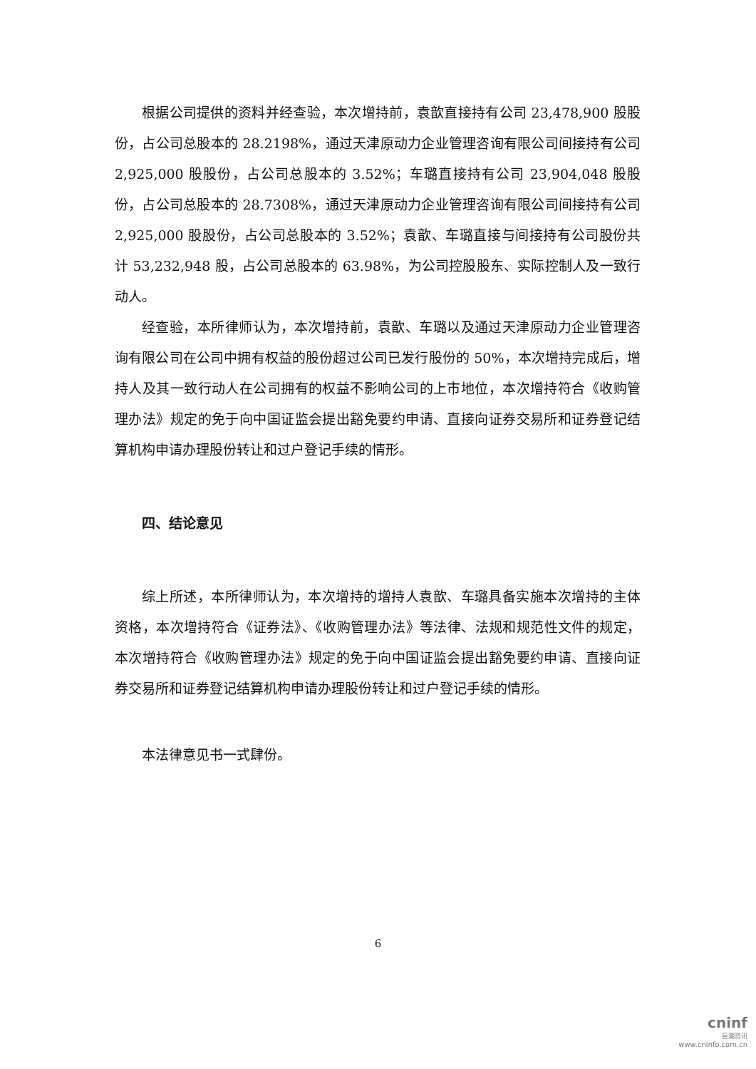根据公司提供的资料并经查验，本次增持前，袁歆直接持有公司 23,478,900 股股份，占公司总股本的 28.2198%，通过天津原动力企业管理咨询有限公司间接持有公司 2,925,000 股股份，占公司总股本的 3.52%；车璐直接持有公司 23,904,048 股股份，占公司总股本的 28.7308%，通过天津原动力企业管理咨询有限公司间接持有公司 2,925,000 股股份，占公司总股本的 3.52%；袁歆、车璐直接与间接持有公司股份共计 53,232,948 股，占公司总股本的 63.98%，为公司控股股东、实际控制人及一致行动人。
经查验，本所律师认为，本次增持前，袁歆、车璐以及通过天津原动力企业管理咨询有限公司在公司中拥有权益的股份超过公司已发行股份的 50%，本次增持完成后，增持人及其一致行动人在公司拥有的权益不影响公司的上市地位，本次增持符合《收购管理办法》规定的免于向中国证监会提出豁免要约申请、直接向证券交易所和证券登记结算机构申请办理股份转让和过户登记手续的情形。
四、结论意见
综上所述，本所律师认为，本次增持的增持人袁歆、车璐具备实施本次增持的主体资格，本次增持符合《证券法》、《收购管理办法》等法律、法规和规范性文件的规定，本次增持符合《收购管理办法》规定的免于向中国证监会提出豁免要约申请、直接向证券交易所和证券登记结算机构申请办理股份转让和过户登记手续的情形。
本法律意见书一式肆份。
6
cninf
巨潮资讯
www.cninfo.com.cn